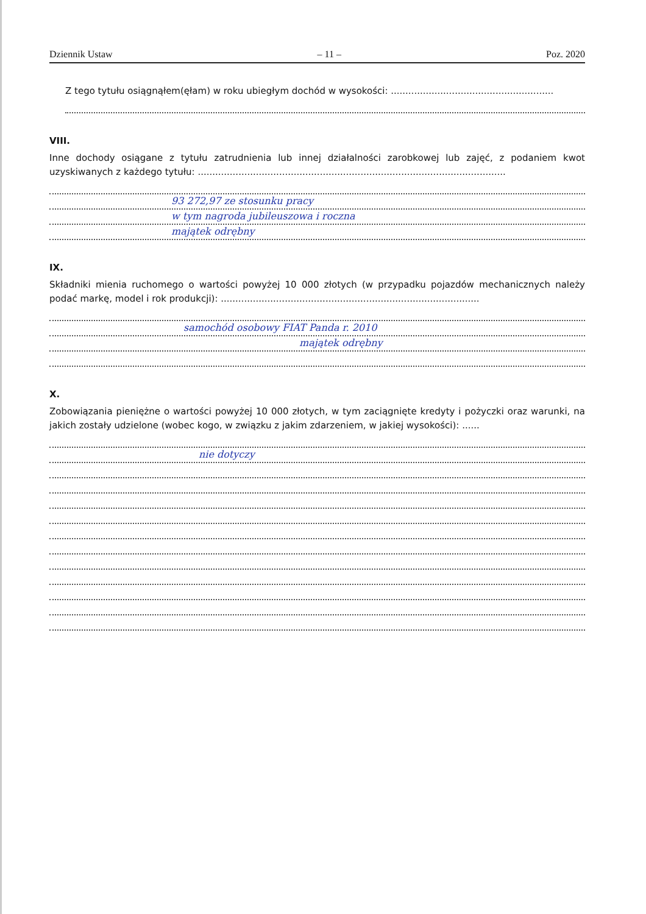Dziennik Ustaw – 11 – Poz. 2020
Z tego tytułu osiągnąłem(ęłam) w roku ubiegłym dochód w wysokości: ........................................................
VIII.
Inne dochody osiągane z tytułu zatrudnienia lub innej działalności zarobkowej lub zajęć, z podaniem kwot uzyskiwanych z każdego tytułu: ..........................................................................................................
93 272,97 ze stosunku pracy
w tym nagroda jubileuszowa i roczna
majątek odrębny
IX.
Składniki mienia ruchomego o wartości powyżej 10 000 złotych (w przypadku pojazdów mechanicznych należy podać markę, model i rok produkcji): .........................................................................................
samochód osobowy FIAT Panda r. 2010
majątek odrębny
X.
Zobowiązania pieniężne o wartości powyżej 10 000 złotych, w tym zaciągnięte kredyty i pożyczki oraz warunki, na jakich zostały udzielone (wobec kogo, w związku z jakim zdarzeniem, w jakiej wysokości): ......
nie dotyczy